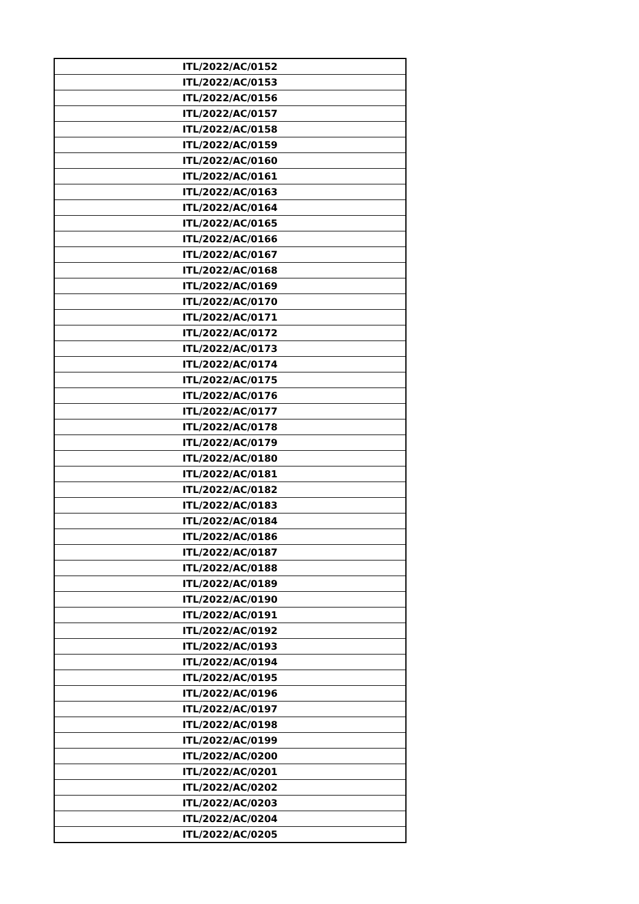| ITL/2022/AC/0152 |
| ITL/2022/AC/0153 |
| ITL/2022/AC/0156 |
| ITL/2022/AC/0157 |
| ITL/2022/AC/0158 |
| ITL/2022/AC/0159 |
| ITL/2022/AC/0160 |
| ITL/2022/AC/0161 |
| ITL/2022/AC/0163 |
| ITL/2022/AC/0164 |
| ITL/2022/AC/0165 |
| ITL/2022/AC/0166 |
| ITL/2022/AC/0167 |
| ITL/2022/AC/0168 |
| ITL/2022/AC/0169 |
| ITL/2022/AC/0170 |
| ITL/2022/AC/0171 |
| ITL/2022/AC/0172 |
| ITL/2022/AC/0173 |
| ITL/2022/AC/0174 |
| ITL/2022/AC/0175 |
| ITL/2022/AC/0176 |
| ITL/2022/AC/0177 |
| ITL/2022/AC/0178 |
| ITL/2022/AC/0179 |
| ITL/2022/AC/0180 |
| ITL/2022/AC/0181 |
| ITL/2022/AC/0182 |
| ITL/2022/AC/0183 |
| ITL/2022/AC/0184 |
| ITL/2022/AC/0186 |
| ITL/2022/AC/0187 |
| ITL/2022/AC/0188 |
| ITL/2022/AC/0189 |
| ITL/2022/AC/0190 |
| ITL/2022/AC/0191 |
| ITL/2022/AC/0192 |
| ITL/2022/AC/0193 |
| ITL/2022/AC/0194 |
| ITL/2022/AC/0195 |
| ITL/2022/AC/0196 |
| ITL/2022/AC/0197 |
| ITL/2022/AC/0198 |
| ITL/2022/AC/0199 |
| ITL/2022/AC/0200 |
| ITL/2022/AC/0201 |
| ITL/2022/AC/0202 |
| ITL/2022/AC/0203 |
| ITL/2022/AC/0204 |
| ITL/2022/AC/0205 |